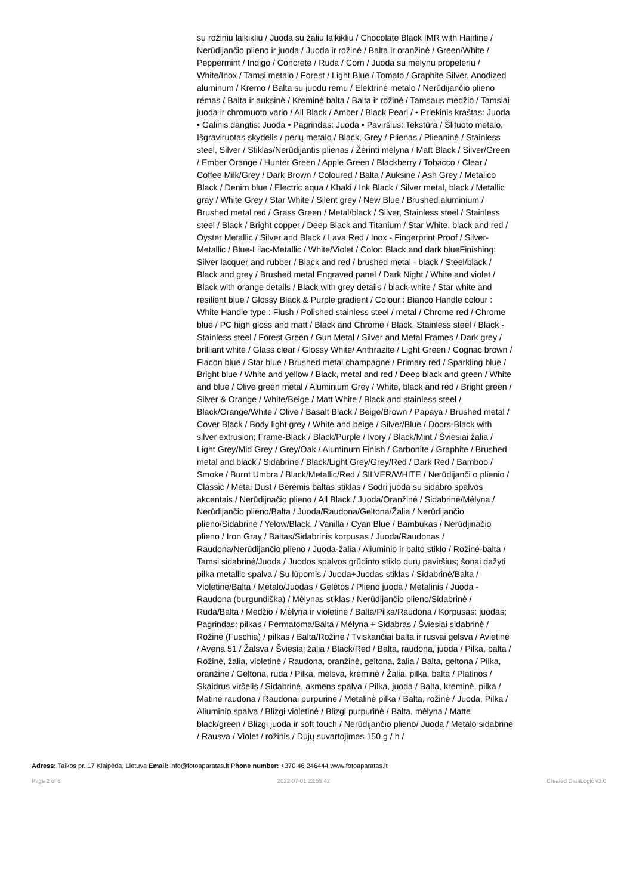su rožiniu laikikliu / Juoda su žaliu laikikliu / Chocolate Black IMR with Hairline / Nerūdijančio plieno ir juoda / Juoda ir rožinė / Balta ir oranžinė / Green/White / Peppermint / Indigo / Concrete / Ruda / Corn / Juoda su mėlynu propeleriu / White/Inox / Tamsi metalo / Forest / Light Blue / Tomato / Graphite Silver, Anodized aluminum / Kremo / Balta su juodu rėmu / Elektrinė metalo / Nerūdijančio plieno rėmas / Balta ir auksinė / Kreminė balta / Balta ir rožinė / Tamsaus medžio / Tamsiai juoda ir chromuoto vario / All Black / Amber / Black Pearl / • Priekinis kraštas: Juoda • Galinis dangtis: Juoda • Pagrindas: Juoda • Paviršius: Tekstūra / Šlifuoto metalo, Išgraviruotas skydelis / perlų metalo / Black, Grey / Plienas / Plieaninė / Stainless steel, Silver / Stiklas/Nerūdijantis plienas / Žėrinti mėlyna / Matt Black / Silver/Green / Ember Orange / Hunter Green / Apple Green / Blackberry / Tobacco / Clear / Coffee Milk/Grey / Dark Brown / Coloured / Balta / Auksinė / Ash Grey / Metalico Black / Denim blue / Electric aqua / Khaki / Ink Black / Silver metal, black / Metallic gray / White Grey / Star White / Silent grey / New Blue / Brushed aluminium / Brushed metal red / Grass Green / Metal/black / Silver, Stainless steel / Stainless steel / Black / Bright copper / Deep Black and Titanium / Star White, black and red / Oyster Metallic / Silver and Black / Lava Red / Inox - Fingerprint Proof / Silver-Metallic / Blue-Lilac-Metallic / White/Violet / Color: Black and dark blueFinishing: Silver lacquer and rubber / Black and red / brushed metal - black / Steel/black / Black and grey / Brushed metal Engraved panel / Dark Night / White and violet / Black with orange details / Black with grey details / black-white / Star white and resilient blue / Glossy Black & Purple gradient / Colour : Bianco Handle colour : White Handle type : Flush / Polished stainless steel / metal / Chrome red / Chrome blue / PC high gloss and matt / Black and Chrome / Black, Stainless steel / Black - Stainless steel / Forest Green / Gun Metal / Silver and Metal Frames / Dark grey / brilliant white / Glass clear / Glossy White/ Anthrazite / Light Green / Cognac brown / Flacon blue / Star blue / Brushed metal champagne / Primary red / Sparkling blue / Bright blue / White and yellow / Black, metal and red / Deep black and green / White and blue / Olive green metal / Aluminium Grey / White, black and red / Bright green / Silver & Orange / White/Beige / Matt White / Black and stainless steel / Black/Orange/White / Olive / Basalt Black / Beige/Brown / Papaya / Brushed metal / Cover Black / Body light grey / White and beige / Silver/Blue / Doors-Black with silver extrusion; Frame-Black / Black/Purple / Ivory / Black/Mint / Šviesiai žalia / Light Grey/Mid Grey / Grey/Oak / Aluminum Finish / Carbonite / Graphite / Brushed metal and black / Sidabrinė / Black/Light Grey/Grey/Red / Dark Red / Bamboo / Smoke / Burnt Umbra / Black/Metallic/Red / SILVER/WHITE / Nerūdijanči o plienio / Classic / Metal Dust / Berėmis baltas stiklas / Sodri juoda su sidabro spalvos akcentais / Nerūdijnačio plieno / All Black / Juoda/Oranžinė / Sidabrinė/Mėlyna / Nerūdijančio plieno/Balta / Juoda/Raudona/Geltona/Žalia / Nerūdijančio plieno/Sidabrinė / Yelow/Black, / Vanilla / Cyan Blue / Bambukas / Nerūdjinačio plieno / Iron Gray / Baltas/Sidabrinis korpusas / Juoda/Raudonas / Raudona/Nerūdijančio plieno / Juoda-žalia / Aliuminio ir balto stiklo / Rožinė-balta / Tamsi sidabrinė/Juoda / Juodos spalvos grūdinto stiklo durų paviršius; šonai dažyti pilka metallic spalva / Su lūpomis / Juoda+Juodas stiklas / Sidabrinė/Balta / Violetinė/Balta / Metalo/Juodas / Gėlėtos / Plieno juoda / Metalinis / Juoda - Raudona (burgundiška) / Mėlynas stiklas / Nerūdijančio plieno/Sidabrinė / Ruda/Balta / Medžio / Mėlyna ir violetinė / Balta/Pilka/Raudona / Korpusas: juodas; Pagrindas: pilkas / Permatoma/Balta / Mėlyna + Sidabras / Šviesiai sidabrinė / Rožinė (Fuschia) / pilkas / Balta/Rožinė / Tviskančiai balta ir rusvai gelsva / Avietinė / Avena 51 / Žalsva / Šviesiai žalia / Black/Red / Balta, raudona, juoda / Pilka, balta / Rožinė, žalia, violetinė / Raudona, oranžinė, geltona, žalia / Balta, geltona / Pilka, oranžinė / Geltona, ruda / Pilka, melsva, kreminė / Žalia, pilka, balta / Platinos / Skaidrus viršelis / Sidabrinė, akmens spalva / Pilka, juoda / Balta, kreminė, pilka / Matinė raudona / Raudonai purpurinė / Metalinė pilka / Balta, rožinė / Juoda, Pilka / Aliuminio spalva / Blizgi violetinė / Blizgi purpurinė / Balta, mėlyna / Matte black/green / Blizgi juoda ir soft touch / Nerūdijančio plieno/ Juoda / Metalo sidabrinė / Rausva / Violet / rožinis / Dujų suvartojimas 150 g / h /
Adress: Taikos pr. 17 Klaipėda, Lietuva Email: info@fotoaparatas.lt Phone number: +370 46 246444 www.fotoaparatas.lt
Page 2 of 5 2022-07-01 23:55:42 Created DataLogic v3.0